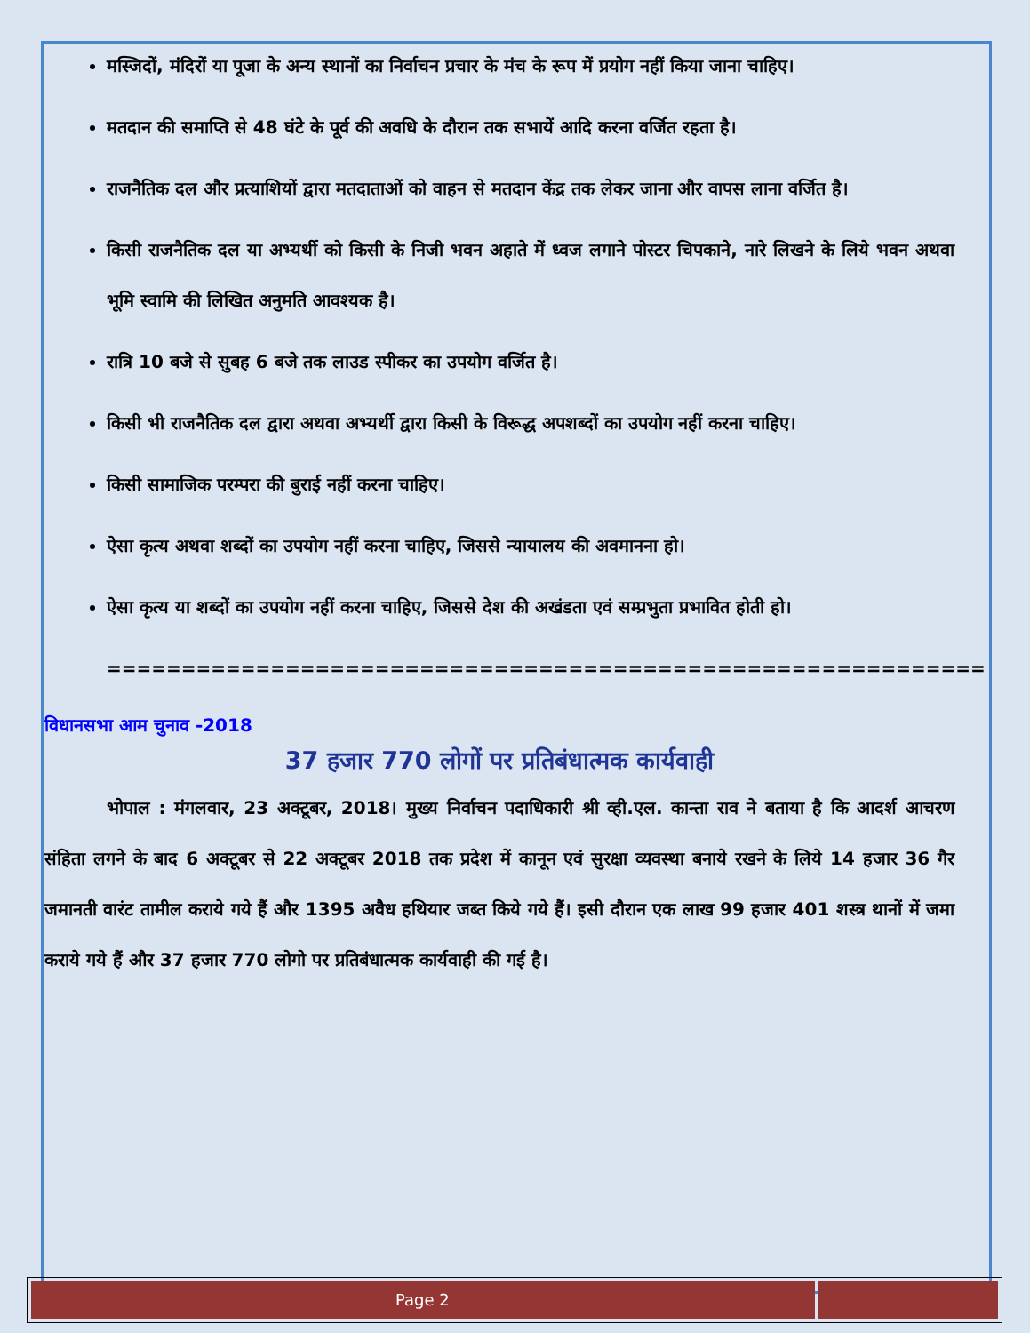मस्जिदों, मंदिरों या पूजा के अन्य स्थानों का निर्वाचन प्रचार के मंच के रूप में प्रयोग नहीं किया जाना चाहिए।
मतदान की समाप्ति से 48 घंटे के पूर्व की अवधि के दौरान तक सभायें आदि करना वर्जित रहता है।
राजनैतिक दल और प्रत्याशियों द्वारा मतदाताओं को वाहन से मतदान केंद्र तक लेकर जाना और वापस लाना वर्जित है।
किसी राजनैतिक दल या अभ्यर्थी को किसी के निजी भवन अहाते में ध्वज लगाने पोस्टर चिपकाने, नारे लिखने के लिये भवन अथवा भूमि स्वामि की लिखित अनुमति आवश्यक है।
रात्रि 10 बजे से सुबह 6 बजे तक लाउड स्पीकर का उपयोग वर्जित है।
किसी भी राजनैतिक दल द्वारा अथवा अभ्यर्थी द्वारा किसी के विरूद्ध अपशब्दों का उपयोग नहीं करना चाहिए।
किसी सामाजिक परम्परा की बुराई नहीं करना चाहिए।
ऐसा कृत्य अथवा शब्दों का उपयोग नहीं करना चाहिए, जिससे न्यायालय की अवमानना हो।
ऐसा कृत्य या शब्दों का उपयोग नहीं करना चाहिए, जिससे देश की अखंडता एवं सम्प्रभुता प्रभावित होती हो।
===========================================================
विधानसभा आम चुनाव -2018
37 हजार 770 लोगों पर प्रतिबंधात्मक कार्यवाही
भोपाल : मंगलवार, 23 अक्टूबर, 2018। मुख्य निर्वाचन पदाधिकारी श्री व्ही.एल. कान्ता राव ने बताया है कि आदर्श आचरण संहिता लगने के बाद 6 अक्टूबर से 22 अक्टूबर 2018 तक प्रदेश में कानून एवं सुरक्षा व्यवस्था बनाये रखने के लिये 14 हजार 36 गैर जमानती वारंट तामील कराये गये हैं और 1395 अवैध हथियार जब्त किये गये हैं। इसी दौरान एक लाख 99 हजार 401 शस्त्र थानों में जमा कराये गये हैं और 37 हजार 770 लोगो पर प्रतिबंधात्मक कार्यवाही की गई है।
Page 2